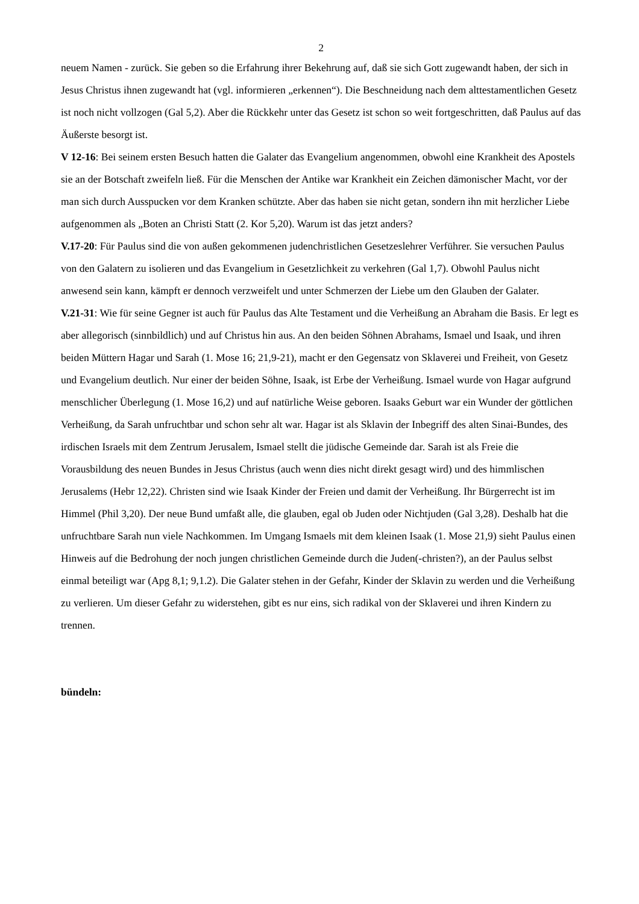2
neuem Namen - zurück. Sie geben so die Erfahrung ihrer Bekehrung auf, daß sie sich Gott zugewandt haben, der sich in Jesus Christus ihnen zugewandt hat (vgl. informieren „erkennen“). Die Beschneidung nach dem alttestamentlichen Gesetz ist noch nicht vollzogen (Gal 5,2). Aber die Rückkehr unter das Gesetz ist schon so weit fortgeschritten, daß Paulus auf das Äußerste besorgt ist.
V 12-16: Bei seinem ersten Besuch hatten die Galater das Evangelium angenommen, obwohl eine Krankheit des Apostels sie an der Botschaft zweifeln ließ. Für die Menschen der Antike war Krankheit ein Zeichen dämonischer Macht, vor der man sich durch Ausspucken vor dem Kranken schützte. Aber das haben sie nicht getan, sondern ihn mit herzlicher Liebe aufgenommen als „Boten an Christi Statt (2. Kor 5,20). Warum ist das jetzt anders?
V.17-20: Für Paulus sind die von außen gekommenen judenchristlichen Gesetzeslehrer Verführer. Sie versuchen Paulus von den Galatern zu isolieren und das Evangelium in Gesetzlichkeit zu verkehren (Gal 1,7). Obwohl Paulus nicht anwesend sein kann, kämpft er dennoch verzweifelt und unter Schmerzen der Liebe um den Glauben der Galater.
V.21-31: Wie für seine Gegner ist auch für Paulus das Alte Testament und die Verheißung an Abraham die Basis. Er legt es aber allegorisch (sinnbildlich) und auf Christus hin aus. An den beiden Söhnen Abrahams, Ismael und Isaak, und ihren beiden Müttern Hagar und Sarah (1. Mose 16; 21,9-21), macht er den Gegensatz von Sklaverei und Freiheit, von Gesetz und Evangelium deutlich. Nur einer der beiden Söhne, Isaak, ist Erbe der Verheißung. Ismael wurde von Hagar aufgrund menschlicher Überlegung (1. Mose 16,2) und auf natürliche Weise geboren. Isaaks Geburt war ein Wunder der göttlichen Verheißung, da Sarah unfruchtbar und schon sehr alt war. Hagar ist als Sklavin der Inbegriff des alten Sinai-Bundes, des irdischen Israels mit dem Zentrum Jerusalem, Ismael stellt die jüdische Gemeinde dar. Sarah ist als Freie die Vorausbildung des neuen Bundes in Jesus Christus (auch wenn dies nicht direkt gesagt wird) und des himmlischen Jerusalems (Hebr 12,22). Christen sind wie Isaak Kinder der Freien und damit der Verheißung. Ihr Bürgerrecht ist im Himmel (Phil 3,20). Der neue Bund umfaßt alle, die glauben, egal ob Juden oder Nichtjuden (Gal 3,28). Deshalb hat die unfruchtbare Sarah nun viele Nachkommen. Im Umgang Ismaels mit dem kleinen Isaak (1. Mose 21,9) sieht Paulus einen Hinweis auf die Bedrohung der noch jungen christlichen Gemeinde durch die Juden(-christen?), an der Paulus selbst einmal beteiligt war (Apg 8,1; 9,1.2). Die Galater stehen in der Gefahr, Kinder der Sklavin zu werden und die Verheißung zu verlieren. Um dieser Gefahr zu widerstehen, gibt es nur eins, sich radikal von der Sklaverei und ihren Kindern zu trennen.
bündeln: